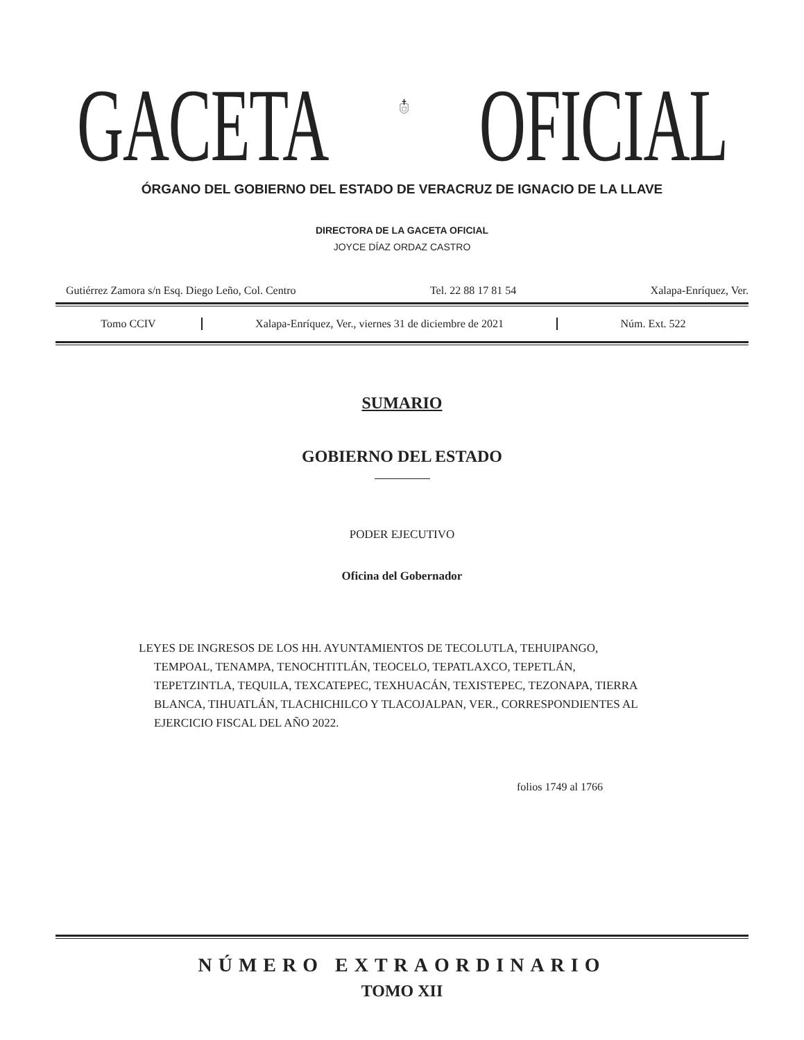GACETA OFICIAL
ÓRGANO DEL GOBIERNO DEL ESTADO DE VERACRUZ DE IGNACIO DE LA LLAVE
DIRECTORA DE LA GACETA OFICIAL
JOYCE DÍAZ ORDAZ CASTRO
Gutiérrez Zamora s/n Esq. Diego Leño, Col. Centro Tel. 22 88 17 81 54 Xalapa-Enríquez, Ver.
Tomo CCIV
Xalapa-Enríquez, Ver., viernes 31 de diciembre de 2021
Núm. Ext. 522
SUMARIO
GOBIERNO DEL ESTADO
PODER EJECUTIVO
Oficina del Gobernador
LEYES DE INGRESOS DE LOS HH. AYUNTAMIENTOS DE TECOLUTLA, TEHUIPANGO, TEMPOAL, TENAMPA, TENOCHTITLÁN, TEOCELO, TEPATLAXCO, TEPETLÁN, TEPETZINTLA, TEQUILA, TEXCATEPEC, TEXHUACÁN, TEXISTEPEC, TEZONAPA, TIERRA BLANCA, TIHUATLÁN, TLACHICHILCO Y TLACOJALPAN, VER., CORRESPONDIENTES AL EJERCICIO FISCAL DEL AÑO 2022.
folios 1749 al 1766
NÚMERO EXTRAORDINARIO
TOMO XII